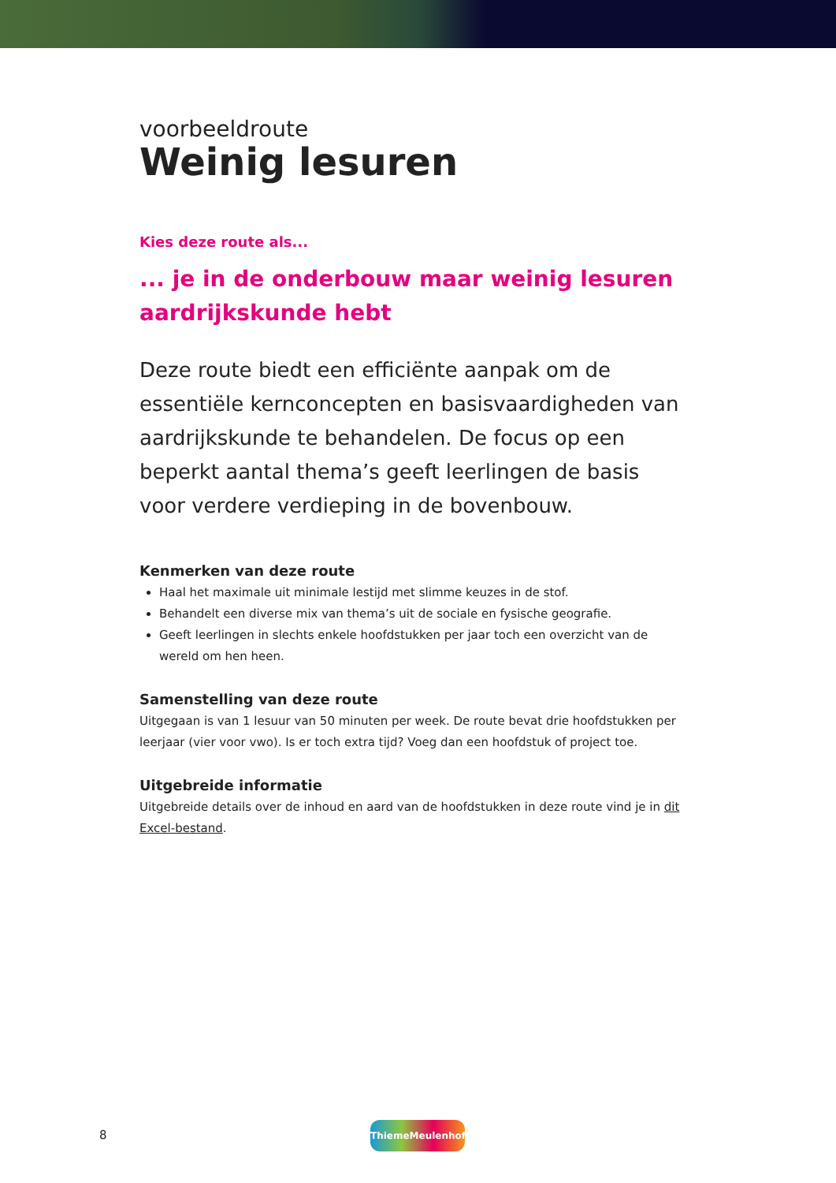voorbeeldroute
Weinig lesuren
Kies deze route als...
... je in de onderbouw maar weinig lesuren aardrijkskunde hebt
Deze route biedt een efficiënte aanpak om de essentiële kernconcepten en basisvaardigheden van aardrijkskunde te behandelen. De focus op een beperkt aantal thema’s geeft leerlingen de basis voor verdere verdieping in de bovenbouw.
Kenmerken van deze route
Haal het maximale uit minimale lestijd met slimme keuzes in de stof.
Behandelt een diverse mix van thema’s uit de sociale en fysische geografie.
Geeft leerlingen in slechts enkele hoofdstukken per jaar toch een overzicht van de wereld om hen heen.
Samenstelling van deze route
Uitgegaan is van 1 lesuur van 50 minuten per week. De route bevat drie hoofdstukken per leerjaar (vier voor vwo). Is er toch extra tijd? Voeg dan een hoofdstuk of project toe.
Uitgebreide informatie
Uitgebreide details over de inhoud en aard van de hoofdstukken in deze route vind je in dit Excel-bestand.
8
ThiemeMeulenhoff